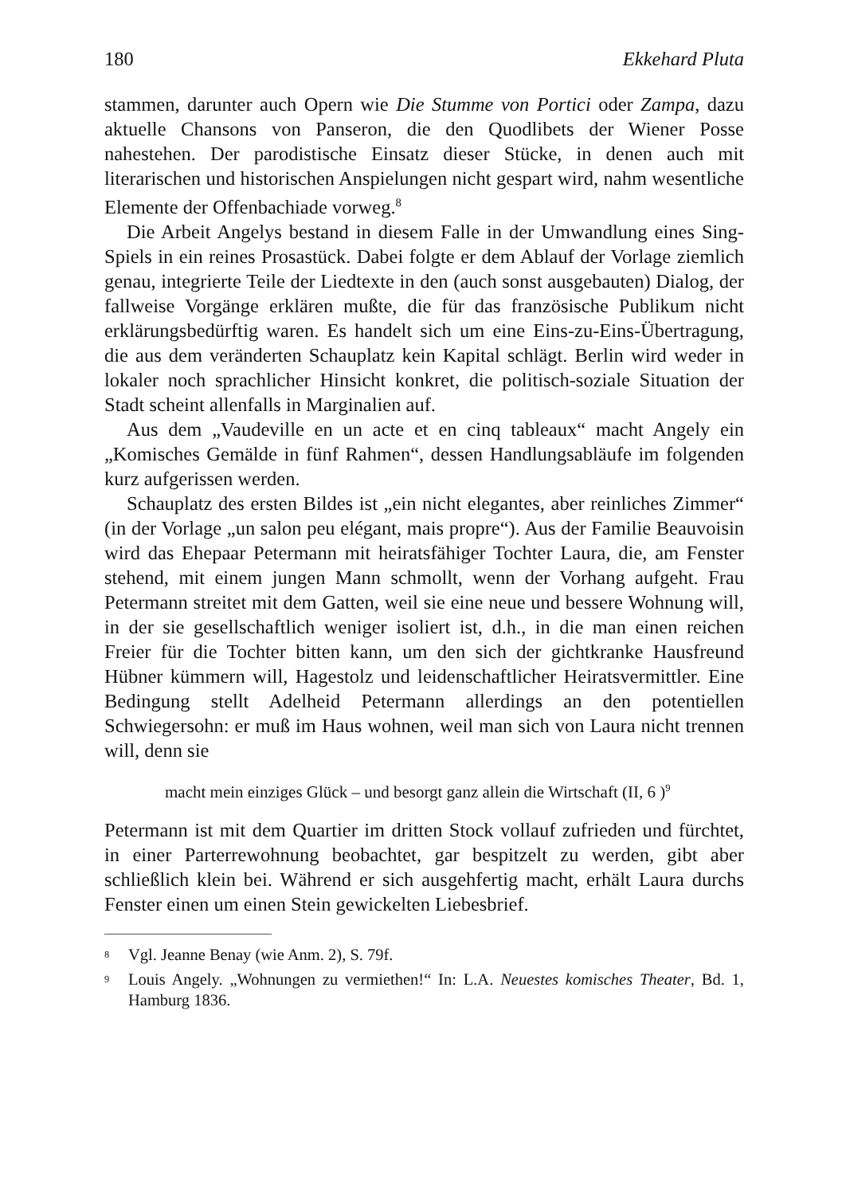180 Ekkehard Pluta
stammen, darunter auch Opern wie Die Stumme von Portici oder Zampa, dazu aktuelle Chansons von Panseron, die den Quodlibets der Wiener Posse nahestehen. Der parodistische Einsatz dieser Stücke, in denen auch mit literarischen und historischen Anspielungen nicht gespart wird, nahm wesentliche Elemente der Offenbachiade vorweg.<sup>8</sup>
Die Arbeit Angelys bestand in diesem Falle in der Umwandlung eines Sing-Spiels in ein reines Prosastück. Dabei folgte er dem Ablauf der Vorlage ziemlich genau, integrierte Teile der Liedtexte in den (auch sonst ausgebauten) Dialog, der fallweise Vorgänge erklären mußte, die für das französische Publikum nicht erklärungsbedürftig waren. Es handelt sich um eine Eins-zu-Eins-Übertragung, die aus dem veränderten Schauplatz kein Kapital schlägt. Berlin wird weder in lokaler noch sprachlicher Hinsicht konkret, die politisch-soziale Situation der Stadt scheint allenfalls in Marginalien auf.
Aus dem „Vaudeville en un acte et en cinq tableaux“ macht Angely ein „Komisches Gemälde in fünf Rahmen“, dessen Handlungsabläufe im folgenden kurz aufgerissen werden.
Schauplatz des ersten Bildes ist „ein nicht elegantes, aber reinliches Zimmer“ (in der Vorlage „un salon peu elégant, mais propre“). Aus der Familie Beauvoisin wird das Ehepaar Petermann mit heiratsfähiger Tochter Laura, die, am Fenster stehend, mit einem jungen Mann schmollt, wenn der Vorhang aufgeht. Frau Petermann streitet mit dem Gatten, weil sie eine neue und bessere Wohnung will, in der sie gesellschaftlich weniger isoliert ist, d.h., in die man einen reichen Freier für die Tochter bitten kann, um den sich der gichtkranke Hausfreund Hübner kümmern will, Hagestolz und leidenschaftlicher Heiratsvermittler. Eine Bedingung stellt Adelheid Petermann allerdings an den potentiellen Schwiegersohn: er muß im Haus wohnen, weil man sich von Laura nicht trennen will, denn sie
macht mein einziges Glück – und besorgt ganz allein die Wirtschaft (II, 6 )<sup>9</sup>
Petermann ist mit dem Quartier im dritten Stock vollauf zufrieden und fürchtet, in einer Parterrewohnung beobachtet, gar bespitzelt zu werden, gibt aber schließlich klein bei. Während er sich ausgehfertig macht, erhält Laura durchs Fenster einen um einen Stein gewickelten Liebesbrief.
<sup>8</sup>
Vgl. Jeanne Benay (wie Anm. 2), S. 79f.
<sup>9</sup>
Louis Angely. „Wohnungen zu vermiethen!“ In: L.A. Neuestes komisches Theater, Bd. 1, Hamburg 1836.